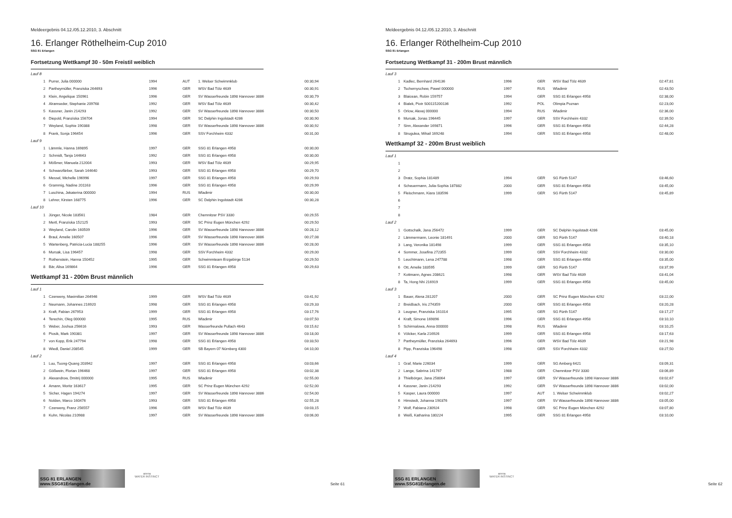Meldeergebnis 04.12./05.12.2010, 3. Abschnitt
16. Erlanger Röthelheim-Cup 2010
SSG 81 Erlangen
Fortsetzung Wettkampf 30 - 50m Freistil weiblich
| Lauf 8 | | | | | |
| 1 | Purrer, Julia 000000 | 1994 | AUT | 1. Welser Schwimmklub | 00:30,94 |
| 2 | Partheymüller, Franziska 264693 | 1996 | GER | WSV Bad Tölz 4639 | 00:30,91 |
| 3 | Klein, Angelique 150961 | 1996 | GER | SV Wasserfreunde 1898 Hannover 3886 | 00:30,79 |
| 4 | Alramseder, Stephanie 209768 | 1992 | GER | WSV Bad Tölz 4639 | 00:30,42 |
| 5 | Kassner, Janin 214293 | 1992 | GER | SV Wasserfreunde 1898 Hannover 3886 | 00:30,50 |
| 6 | Diepold, Franziska 156704 | 1994 | GER | SC Delphin Ingolstadt 4286 | 00:30,90 |
| 7 | Weyland, Sophie 190388 | 1998 | GER | SV Wasserfreunde 1898 Hannover 3886 | 00:30,92 |
| 8 | Frank, Sonja 196454 | 1996 | GER | SSV Forchheim 4332 | 00:31,00 |
| Lauf 9 | | | | | |
| 1 | Lämmle, Hanna 169895 | 1997 | GER | SSG 81 Erlangen 4958 | 00:30,00 |
| 2 | Schmidt, Tanja 144643 | 1992 | GER | SSG 81 Erlangen 4958 | 00:30,00 |
| 3 | Mößmer, Manuela 212004 | 1993 | GER | WSV Bad Tölz 4639 | 00:29,95 |
| 4 | Schwarzfärber, Sarah 144640 | 1993 | GER | SSG 81 Erlangen 4958 | 00:29,70 |
| 5 | Messel, Michelle 196996 | 1997 | GER | SSG 81 Erlangen 4958 | 00:29,93 |
| 6 | Grammig, Nadine 201163 | 1996 | GER | SSG 81 Erlangen 4958 | 00:29,99 |
| 7 | Luschina, Jekaterina 000000 | 1994 | RUS | Wladimir | 00:30,00 |
| 8 | Lehrer, Kirsten 168775 | 1996 | GER | SC Delphin Ingolstadt 4286 | 00:30,28 |
| Lauf 10 | | | | | |
| 1 | Jünger, Nicole 183561 | 1984 | GER | Chemnitzer PSV 3330 | 00:29,55 |
| 2 | Mertl, Franziska 152125 | 1993 | GER | SC Prinz Eugen München 4292 | 00:29,50 |
| 3 | Weyland, Carolin 160509 | 1996 | GER | SV Wasserfreunde 1898 Hannover 3886 | 00:28,12 |
| 4 | Braul, Amelie 160507 | 1996 | GER | SV Wasserfreunde 1898 Hannover 3886 | 00:27,08 |
| 5 | Wartenberg, Patricia-Lucia 188255 | 1996 | GER | SV Wasserfreunde 1898 Hannover 3886 | 00:28,00 |
| 6 | Mursak, Lisa 196457 | 1998 | GER | SSV Forchheim 4332 | 00:29,00 |
| 7 | Rothenstein, Hanna 150452 | 1995 | GER | Schwimmteam Erzgebirge 5134 | 00:29,50 |
| 8 | Bär, Alisa 169864 | 1996 | GER | SSG 81 Erlangen 4958 | 00:29,63 |
Wettkampf 31 - 200m Brust männlich
| Lauf 1 | | | | | |
| 1 | Czerweny, Maximilian 264946 | 1999 | GER | WSV Bad Tölz 4639 | 03:41,92 |
| 2 | Neumann, Johannes 216920 | 1998 | GER | SSG 81 Erlangen 4958 | 03:29,33 |
| 3 | Kraft, Fabian 267953 | 1999 | GER | SSG 81 Erlangen 4958 | 03:17,76 |
| 4 | Terechin, Oleg 000000 | 1995 | RUS | Wladimir | 03:07,50 |
| 5 | Weber, Joshua 256616 | 1993 | GER | Wasserfreunde Pullach 4643 | 03:15,62 |
| 6 | Piosik, Mark 190381 | 1997 | GER | SV Wasserfreunde 1898 Hannover 3886 | 03:18,00 |
| 7 | von Kopp, Erik 247794 | 1998 | GER | SSG 81 Erlangen 4958 | 03:33,50 |
| 8 | Wiedl, Daniel 208545 | 1999 | GER | SB Bayern 07 Nürnberg 4300 | 04:10,00 |
| Lauf 2 | | | | | |
| 1 | Luu, Tuong-Quang 203942 | 1997 | GER | SSG 81 Erlangen 4958 | 03:03,66 |
| 2 | Gößwein, Florian 196468 | 1997 | GER | SSG 81 Erlangen 4958 | 03:02,38 |
| 3 | Alexandrow, Dmitrij 000000 | 1995 | RUS | Wladimir | 02:55,00 |
| 4 | Amann, Moritz 163617 | 1995 | GER | SC Prinz Eugen München 4292 | 02:52,00 |
| 5 | Sicher, Hagen 194274 | 1997 | GER | SV Wasserfreunde 1898 Hannover 3886 | 02:54,00 |
| 6 | Nolden, Marco 160476 | 1993 | GER | SSG 81 Erlangen 4958 | 02:55,28 |
| 7 | Czerweny, Franz 256557 | 1996 | GER | WSV Bad Tölz 4639 | 03:03,15 |
| 8 | Kuhn, Nicolas 210988 | 1997 | GER | SV Wasserfreunde 1898 Hannover 3886 | 03:06,00 |
SSG 81 ERLANGEN www.SSG81Erlangen.de
arena
WATER INSTINCT
Seite 61
Meldeergebnis 04.12./05.12.2010, 3. Abschnitt
16. Erlanger Röthelheim-Cup 2010
SSG 81 Erlangen
Fortsetzung Wettkampf 31 - 200m Brust männlich
| Lauf 3 | | | | | |
| 1 | Kadlec, Bernhard 264136 | 1996 | GER | WSV Bad Tölz 4639 | 02:47,81 |
| 2 | Tschernyschew, Pawel 000000 | 1997 | RUS | Wladimir | 02:43,50 |
| 3 | Blaicean, Robin 159757 | 1994 | GER | SSG 81 Erlangen 4958 | 02:38,00 |
| 4 | Bialek, Piotr S00115200136 | 1992 | POL | Olimpia Poznan | 02:23,00 |
| 5 | Orlow, Alexej 000000 | 1994 | RUS | Wladimir | 02:36,00 |
| 6 | Mursak, Jonas 196445 | 1997 | GER | SSV Forchheim 4332 | 02:39,50 |
| 7 | Sinn, Alexander 169871 | 1996 | GER | SSG 81 Erlangen 4958 | 02:44,28 |
| 8 | Strugulea, Mihail 169248 | 1994 | GER | SSG 81 Erlangen 4958 | 02:48,00 |
Wettkampf 32 - 200m Brust weiblich
| Lauf 1 | | | | | |
| 1 | | | | | |
| 2 | | | | | |
| 3 | Dratz, Sophia 181489 | 1994 | GER | SG Fürth 5147 | 03:46,60 |
| 4 | Scheuermann, Julia-Sophia 187882 | 2000 | GER | SSG 81 Erlangen 4958 | 03:45,00 |
| 5 | Fleischmann, Kiara 183596 | 1999 | GER | SG Fürth 5147 | 03:45,89 |
| 6 | | | | | |
| 7 | | | | | |
| 8 | | | | | |
| Lauf 2 | | | | | |
| 1 | Gottschalk, Jana 256472 | 1999 | GER | SC Delphin Ingolstadt 4286 | 03:45,00 |
| 2 | Lämmermann, Leonie 181491 | 2000 | GER | SG Fürth 5147 | 03:40,18 |
| 3 | Lang, Veronika 181498 | 1999 | GER | SSG 81 Erlangen 4958 | 03:35,10 |
| 4 | Sommer, Josefina 272355 | 1999 | GER | SSV Forchheim 4332 | 03:30,00 |
| 5 | Leuchtmann, Lena 247788 | 1998 | GER | SSG 81 Erlangen 4958 | 03:35,00 |
| 6 | Ott, Amelie 183595 | 1999 | GER | SG Fürth 5147 | 03:37,99 |
| 7 | Kottmann, Agnes 208621 | 1998 | GER | WSV Bad Tölz 4639 | 03:41,04 |
| 8 | Ta, Hong Nhi 216919 | 1999 | GER | SSG 81 Erlangen 4958 | 03:45,00 |
| Lauf 3 | | | | | |
| 1 | Bauer, Alena 281207 | 2000 | GER | SC Prinz Eugen München 4292 | 03:22,00 |
| 2 | Breidbach, Iris 274359 | 2000 | GER | SSG 81 Erlangen 4958 | 03:20,28 |
| 3 | Leugner, Franziska 161014 | 1995 | GER | SG Fürth 5147 | 03:17,27 |
| 4 | Kraft, Simone 169896 | 1996 | GER | SSG 81 Erlangen 4958 | 03:10,10 |
| 5 | Schirmalowa, Anna 000000 | 1998 | RUS | Wladimir | 03:10,25 |
| 6 | Völcker, Karla 216926 | 1999 | GER | SSG 81 Erlangen 4958 | 03:17,63 |
| 7 | Partheymüller, Franziska 264693 | 1996 | GER | WSV Bad Tölz 4639 | 03:21,98 |
| 8 | Pipp, Franziska 196498 | 1998 | GER | SSV Forchheim 4332 | 03:27,50 |
| Lauf 4 | | | | | |
| 1 | Graf, Marie 226034 | 1999 | GER | SG Amberg 6421 | 03:09,31 |
| 2 | Lange, Sabrina 141767 | 1988 | GER | Chemnitzer PSV 3330 | 03:06,89 |
| 3 | Thielbörger, Jana 258064 | 1997 | GER | SV Wasserfreunde 1898 Hannover 3886 | 03:02,67 |
| 4 | Kassner, Janin 214293 | 1992 | GER | SV Wasserfreunde 1898 Hannover 3886 | 03:02,00 |
| 5 | Kasper, Laura 000000 | 1997 | AUT | 1. Welser Schwimmklub | 03:02,27 |
| 6 | Himstedt, Johanna 190376 | 1997 | GER | SV Wasserfreunde 1898 Hannover 3886 | 03:05,00 |
| 7 | Wolf, Fabiana 230924 | 1998 | GER | SC Prinz Eugen München 4292 | 03:07,80 |
| 8 | Weiß, Katharina 180224 | 1995 | GER | SSG 81 Erlangen 4958 | 03:10,00 |
SSG 81 ERLANGEN www.SSG81Erlangen.de
arena
WATER INSTINCT
Seite 62